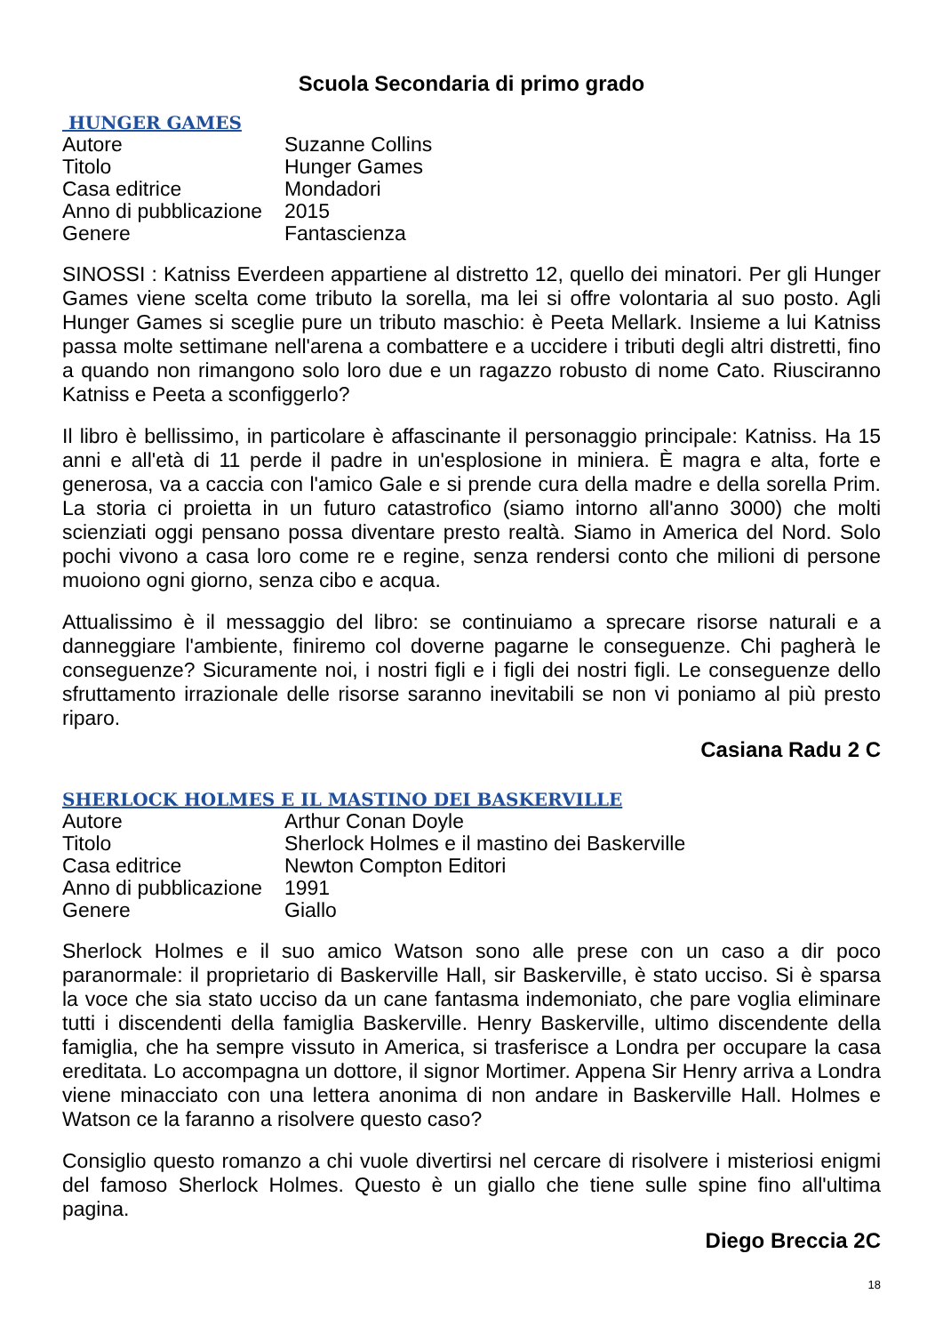Scuola Secondaria di primo grado
HUNGER GAMES
| Autore | Suzanne Collins |
| Titolo | Hunger Games |
| Casa editrice | Mondadori |
| Anno di pubblicazione | 2015 |
| Genere | Fantascienza |
SINOSSI : Katniss Everdeen appartiene al distretto 12, quello dei minatori. Per gli Hunger Games viene scelta come tributo la sorella, ma lei si offre volontaria al suo posto. Agli Hunger Games si sceglie pure un tributo maschio: è Peeta Mellark. Insieme a lui Katniss passa molte settimane nell'arena a combattere e a uccidere i tributi degli altri distretti, fino a quando non rimangono solo loro due e un ragazzo robusto di nome Cato. Riusciranno Katniss e Peeta a sconfiggerlo?
Il libro è bellissimo, in particolare è affascinante il personaggio principale: Katniss. Ha 15 anni e all'età di 11 perde il padre in un'esplosione in miniera. È magra e alta, forte e generosa, va a caccia con l'amico Gale e si prende cura della madre e della sorella Prim. La storia ci proietta in un futuro catastrofico (siamo intorno all'anno 3000) che molti scienziati oggi pensano possa diventare presto realtà. Siamo in America del Nord. Solo pochi vivono a casa loro come re e regine, senza rendersi conto che milioni di persone muoiono ogni giorno, senza cibo e acqua.
Attualissimo è il messaggio del libro: se continuiamo a sprecare risorse naturali e a danneggiare l'ambiente, finiremo col doverne pagarne le conseguenze. Chi pagherà le conseguenze? Sicuramente noi, i nostri figli e i figli dei nostri figli. Le conseguenze dello sfruttamento irrazionale delle risorse saranno inevitabili se non vi poniamo al più presto riparo.
Casiana Radu 2 C
SHERLOCK HOLMES E IL MASTINO DEI BASKERVILLE
| Autore | Arthur Conan Doyle |
| Titolo | Sherlock Holmes e il mastino dei Baskerville |
| Casa editrice | Newton Compton Editori |
| Anno di pubblicazione | 1991 |
| Genere | Giallo |
Sherlock Holmes e il suo amico Watson sono alle prese con un caso a dir poco paranormale: il proprietario di Baskerville Hall, sir Baskerville, è stato ucciso. Si è sparsa la voce che sia stato ucciso da un cane fantasma indemoniato, che pare voglia eliminare tutti i discendenti della famiglia Baskerville. Henry Baskerville, ultimo discendente della famiglia, che ha sempre vissuto in America, si trasferisce a Londra per occupare la casa ereditata. Lo accompagna un dottore, il signor Mortimer. Appena Sir Henry arriva a Londra viene minacciato con una lettera anonima di non andare in Baskerville Hall. Holmes e Watson ce la faranno a risolvere questo caso?
Consiglio questo romanzo a chi vuole divertirsi nel cercare di risolvere i misteriosi enigmi del famoso Sherlock Holmes. Questo è un giallo che tiene sulle spine fino all'ultima pagina.
Diego Breccia 2C
18